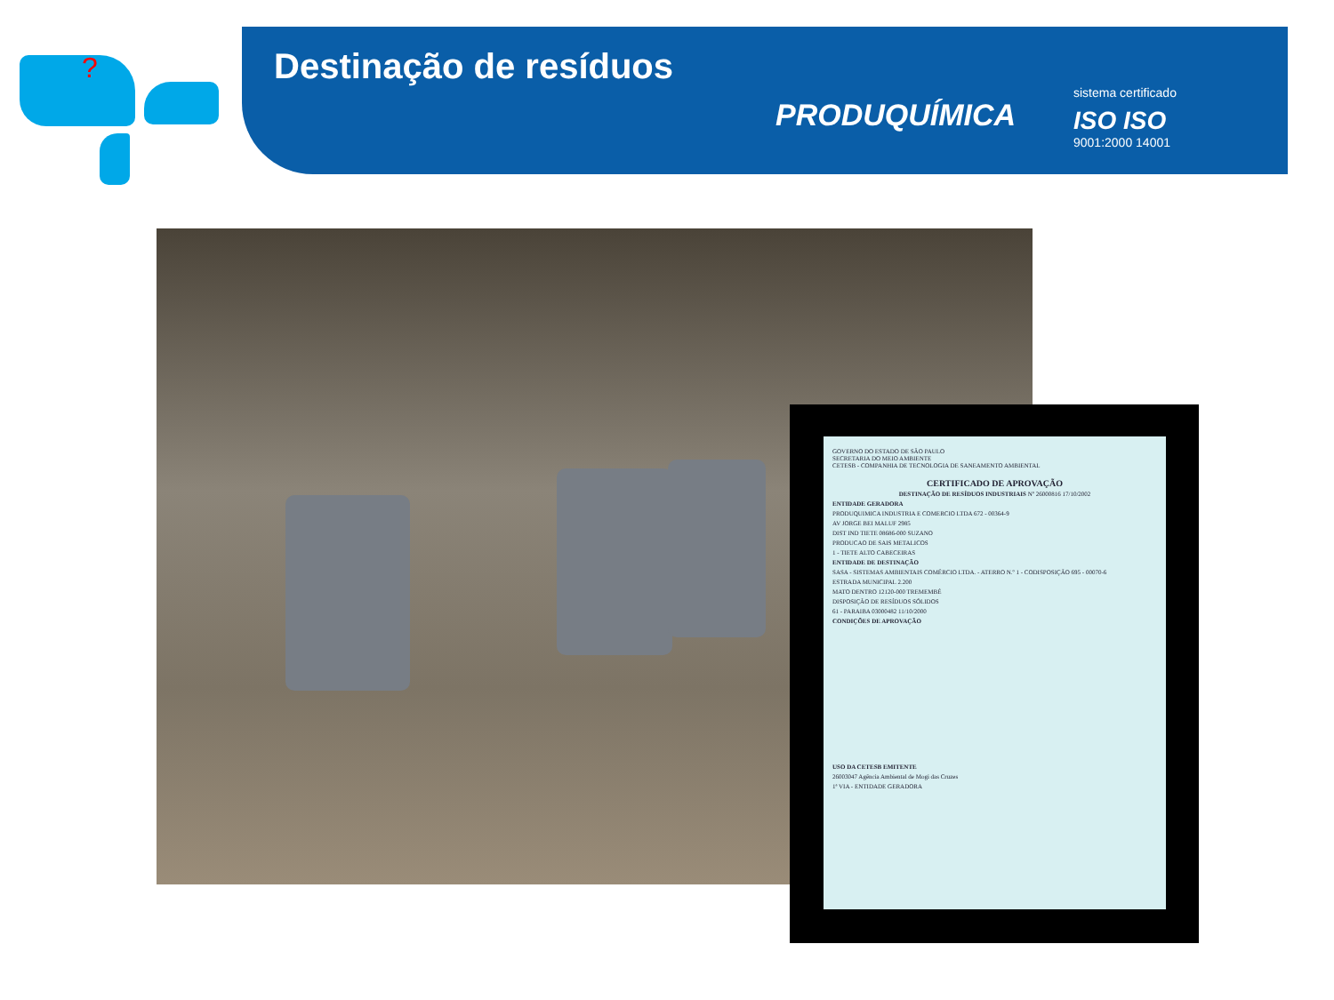?
Destinação de resíduos
PRODUQUÍMICA
sistema certificado
ISO ISO
9001:2000 14001
GOVERNO DO ESTADO DE SÃO PAULO
SECRETARIA DO MEIO AMBIENTE
CETESB - COMPANHIA DE TECNOLOGIA DE SANEAMENTO AMBIENTAL
CERTIFICADO DE APROVAÇÃO
DESTINAÇÃO DE RESÍDUOS INDUSTRIAIS Nº 26000816 17/10/2002
ENTIDADE GERADORA
PRODUQUIMICA INDUSTRIA E COMERCIO LTDA 672 - 00364-9
AV JORGE BEI MALUF 2985
DIST IND TIETE 08686-000 SUZANO
PRODUCAO DE SAIS METALICOS
1 - TIETE ALTO CABECEIRAS
ENTIDADE DE DESTINAÇÃO
SASA - SISTEMAS AMBIENTAIS COMÉRCIO LTDA. - ATERRO N.º 1 - CODISPOSIÇÃO 695 - 00070-6
ESTRADA MUNICIPAL 2.200
MATO DENTRO 12120-000 TREMEMBÉ
DISPOSIÇÃO DE RESÍDUOS SÓLIDOS
61 - PARAIBA 03000482 11/10/2000
CONDIÇÕES DE APROVAÇÃO
USO DA CETESB EMITENTE
26003047 Agência Ambiental de Mogi das Cruzes
1ª VIA - ENTIDADE GERADORA